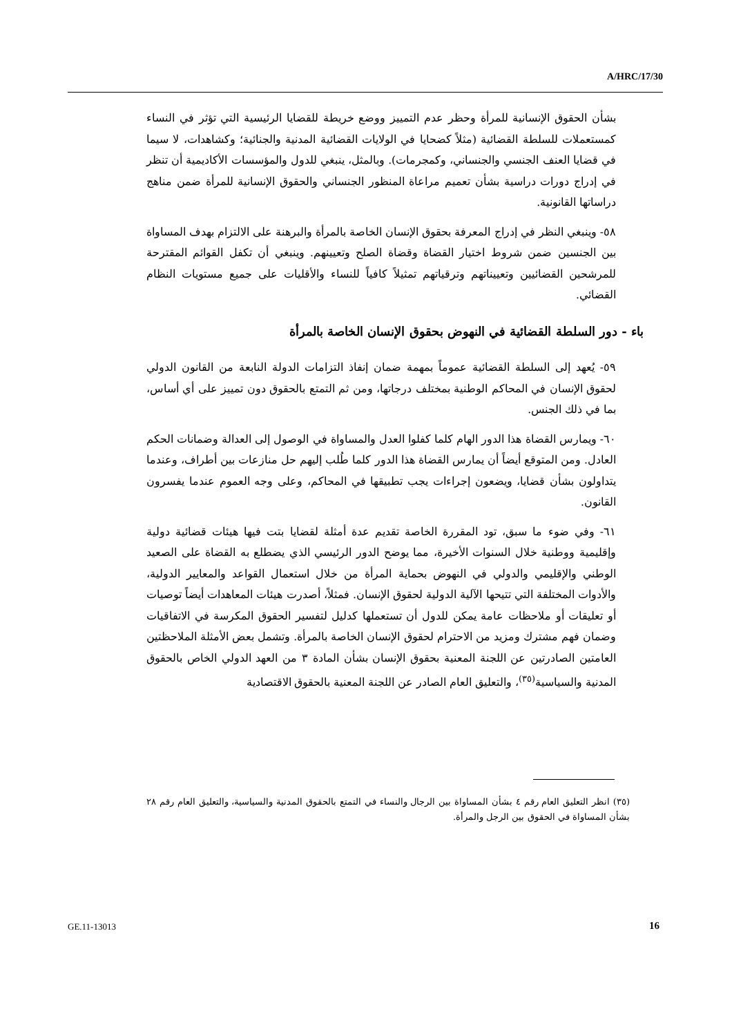A/HRC/17/30
بشأن الحقوق الإنسانية للمرأة وحظر عدم التمييز ووضع خريطة للقضايا الرئيسية التي تؤثر في النساء كمستعملات للسلطة القضائية (مثلاً كضحايا في الولايات القضائية المدنية والجنائية؛ وكشاهدات، لا سيما في قضايا العنف الجنسي والجنساني، وكمجرمات). وبالمثل، ينبغي للدول والمؤسسات الأكاديمية أن تنظر في إدراج دورات دراسية بشأن تعميم مراعاة المنظور الجنساني والحقوق الإنسانية للمرأة ضمن مناهج دراساتها القانونية.
٥٨- وينبغي النظر في إدراج المعرفة بحقوق الإنسان الخاصة بالمرأة والبرهنة على الالتزام بهدف المساواة بين الجنسين ضمن شروط اختيار القضاة وقضاة الصلح وتعيينهم. وينبغي أن تكفل القوائم المقترحة للمرشحين القضائيين وتعييناتهم وترقياتهم تمثيلاً كافياً للنساء والأقليات على جميع مستويات النظام القضائي.
باء - دور السلطة القضائية في النهوض بحقوق الإنسان الخاصة بالمرأة
٥٩- يُعهد إلى السلطة القضائية عموماً بمهمة ضمان إنفاذ التزامات الدولة النابعة من القانون الدولي لحقوق الإنسان في المحاكم الوطنية بمختلف درجاتها، ومن ثم التمتع بالحقوق دون تمييز على أي أساس، بما في ذلك الجنس.
٦٠- ويمارس القضاة هذا الدور الهام كلما كفلوا العدل والمساواة في الوصول إلى العدالة وضمانات الحكم العادل. ومن المتوقع أيضاً أن يمارس القضاة هذا الدور كلما طُلب إليهم حل منازعات بين أطراف، وعندما يتداولون بشأن قضايا، ويضعون إجراءات يجب تطبيقها في المحاكم، وعلى وجه العموم عندما يفسرون القانون.
٦١- وفي ضوء ما سبق، تود المقررة الخاصة تقديم عدة أمثلة لقضايا بتت فيها هيئات قضائية دولية وإقليمية ووطنية خلال السنوات الأخيرة، مما يوضح الدور الرئيسي الذي يضطلع به القضاة على الصعيد الوطني والإقليمي والدولي في النهوض بحماية المرأة من خلال استعمال القواعد والمعايير الدولية، والأدوات المختلفة التي تتيحها الآلية الدولية لحقوق الإنسان. فمثلاً، أصدرت هيئات المعاهدات أيضاً توصيات أو تعليقات أو ملاحظات عامة يمكن للدول أن تستعملها كدليل لتفسير الحقوق المكرسة في الاتفاقيات وضمان فهم مشترك ومزيد من الاحترام لحقوق الإنسان الخاصة بالمرأة. وتشمل بعض الأمثلة الملاحظتين العامتين الصادرتين عن اللجنة المعنية بحقوق الإنسان بشأن المادة ٣ من العهد الدولي الخاص بالحقوق المدنية والسياسية<sup>(٣٥)</sup>، والتعليق العام الصادر عن اللجنة المعنية بالحقوق الاقتصادية
(٣٥) انظر التعليق العام رقم ٤ بشأن المساواة بين الرجال والنساء في التمتع بالحقوق المدنية والسياسية، والتعليق العام رقم ٢٨ بشأن المساواة في الحقوق بين الرجل والمرأة.
GE.11-13013 16